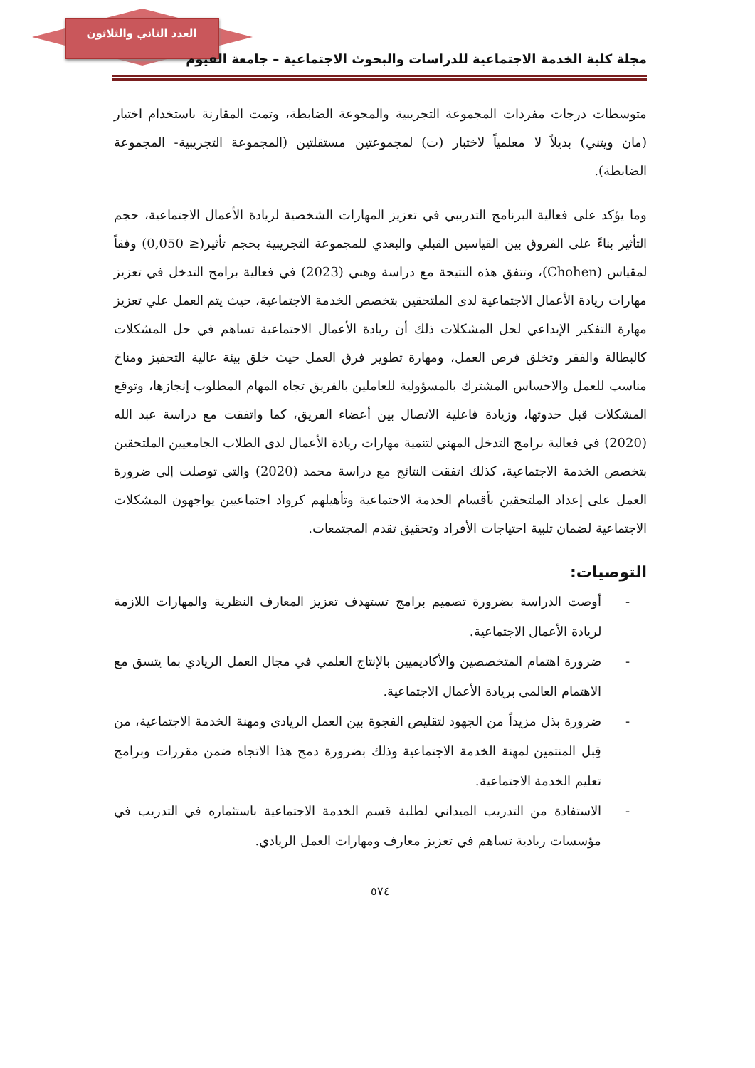العدد الثاني والثلاثون
مجلة كلية الخدمة الاجتماعية للدراسات والبحوث الاجتماعية – جامعة الفيوم
متوسطات درجات مفردات المجموعة التجريبية والمجوعة الضابطة، وتمت المقارنة باستخدام اختبار (مان ويتني) بديلاً لا معلمياً لاختبار (ت) لمجموعتين مستقلتين (المجموعة التجريبية- المجموعة الضابطة).
وما يؤكد على فعالية البرنامج التدريبي في تعزيز المهارات الشخصية لريادة الأعمال الاجتماعية، حجم التأثير بناءً على الفروق بين القياسين القبلي والبعدي للمجموعة التجريبية بحجم تأثير(≤ 0,050) وفقاً لمقياس (Chohen)، وتتفق هذه النتيجة مع دراسة وهبي (2023) في فعالية برامج التدخل في تعزيز مهارات ريادة الأعمال الاجتماعية لدى الملتحقين بتخصص الخدمة الاجتماعية، حيث يتم العمل علي تعزيز مهارة التفكير الإبداعي لحل المشكلات ذلك أن ريادة الأعمال الاجتماعية تساهم في حل المشكلات كالبطالة والفقر وتخلق فرص العمل، ومهارة تطوير فرق العمل حيث خلق بيئة عالية التحفيز ومناخ مناسب للعمل والاحساس المشترك بالمسؤولية للعاملين بالفريق تجاه المهام المطلوب إنجازها، وتوقع المشكلات قبل حدوثها، وزيادة فاعلية الاتصال بين أعضاء الفريق، كما واتفقت مع دراسة عبد الله (2020) في فعالية برامج التدخل المهني لتنمية مهارات ريادة الأعمال لدى الطلاب الجامعيين الملتحقين بتخصص الخدمة الاجتماعية، كذلك اتفقت النتائج مع دراسة محمد (2020) والتي توصلت إلى ضرورة العمل على إعداد الملتحقين بأقسام الخدمة الاجتماعية وتأهيلهم كرواد اجتماعيين يواجهون المشكلات الاجتماعية لضمان تلبية احتياجات الأفراد وتحقيق تقدم المجتمعات.
التوصيات:
- أوصت الدراسة بضرورة تصميم برامج تستهدف تعزيز المعارف النظرية والمهارات اللازمة لريادة الأعمال الاجتماعية.
- ضرورة اهتمام المتخصصين والأكاديميين بالإنتاج العلمي في مجال العمل الريادي بما يتسق مع الاهتمام العالمي بريادة الأعمال الاجتماعية.
- ضرورة بذل مزيداً من الجهود لتقليص الفجوة بين العمل الريادي ومهنة الخدمة الاجتماعية، من قِبل المنتمين لمهنة الخدمة الاجتماعية وذلك بضرورة دمج هذا الاتجاه ضمن مقررات وبرامج تعليم الخدمة الاجتماعية.
- الاستفادة من التدريب الميداني لطلبة قسم الخدمة الاجتماعية باستثماره في التدريب في مؤسسات ريادية تساهم في تعزيز معارف ومهارات العمل الريادي.
٥٧٤